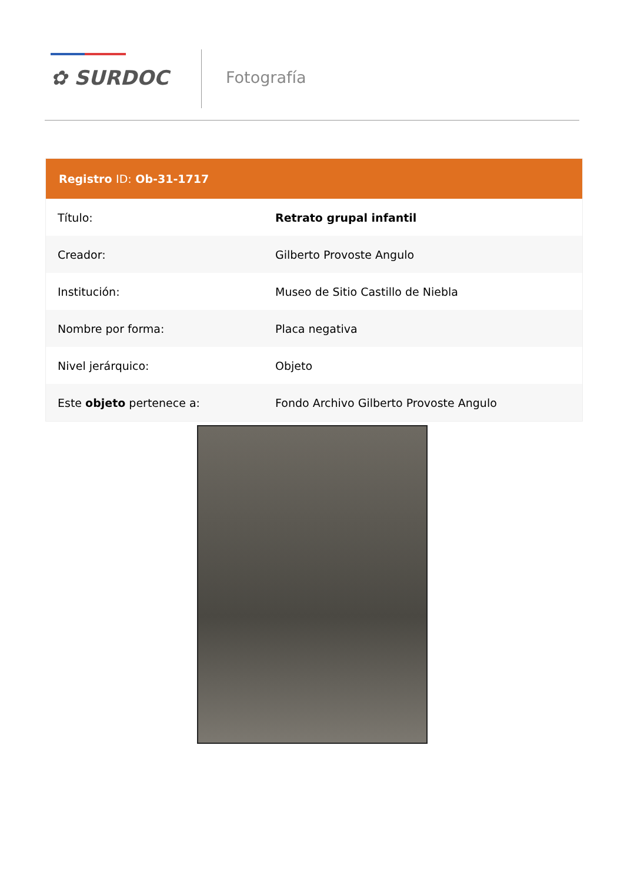✿ SURDOC Fotografía
| Registro ID: Ob-31-1717 | |
| --- | --- |
| Título: | Retrato grupal infantil |
| Creador: | Gilberto Provoste Angulo |
| Institución: | Museo de Sitio Castillo de Niebla |
| Nombre por forma: | Placa negativa |
| Nivel jerárquico: | Objeto |
| Este objeto pertenece a: | Fondo Archivo Gilberto Provoste Angulo |